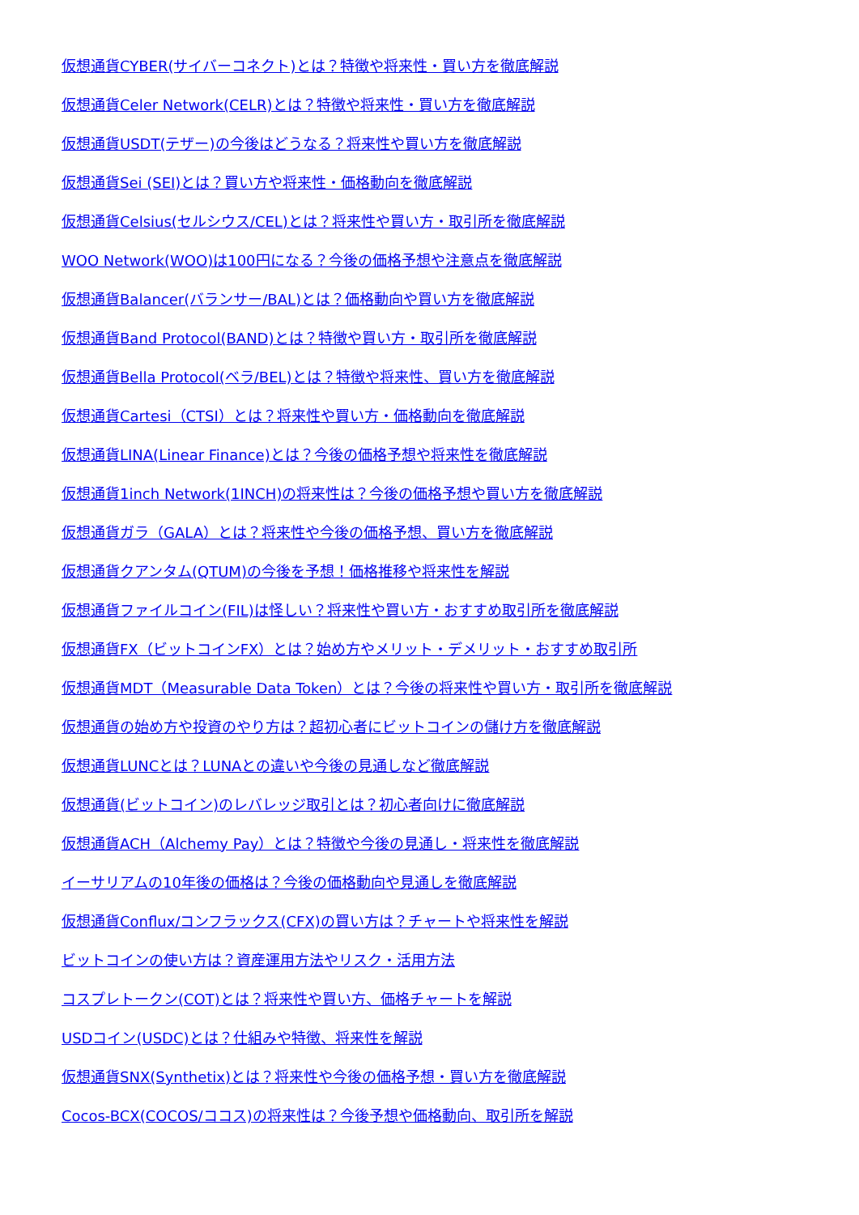仮想通貨CYBER(サイバーコネクト)とは？特徴や将来性・買い方を徹底解説
仮想通貨Celer Network(CELR)とは？特徴や将来性・買い方を徹底解説
仮想通貨USDT(テザー)の今後はどうなる？将来性や買い方を徹底解説
仮想通貨Sei (SEI)とは？買い方や将来性・価格動向を徹底解説
仮想通貨Celsius(セルシウス/CEL)とは？将来性や買い方・取引所を徹底解説
WOO Network(WOO)は100円になる？今後の価格予想や注意点を徹底解説
仮想通貨Balancer(バランサー/BAL)とは？価格動向や買い方を徹底解説
仮想通貨Band Protocol(BAND)とは？特徴や買い方・取引所を徹底解説
仮想通貨Bella Protocol(ベラ/BEL)とは？特徴や将来性、買い方を徹底解説
仮想通貨Cartesi（CTSI）とは？将来性や買い方・価格動向を徹底解説
仮想通貨LINA(Linear Finance)とは？今後の価格予想や将来性を徹底解説
仮想通貨1inch Network(1INCH)の将来性は？今後の価格予想や買い方を徹底解説
仮想通貨ガラ（GALA）とは？将来性や今後の価格予想、買い方を徹底解説
仮想通貨クアンタム(QTUM)の今後を予想！価格推移や将来性を解説
仮想通貨ファイルコイン(FIL)は怪しい？将来性や買い方・おすすめ取引所を徹底解説
仮想通貨FX（ビットコインFX）とは？始め方やメリット・デメリット・おすすめ取引所
仮想通貨MDT（Measurable Data Token）とは？今後の将来性や買い方・取引所を徹底解説
仮想通貨の始め方や投資のやり方は？超初心者にビットコインの儲け方を徹底解説
仮想通貨LUNCとは？LUNAとの違いや今後の見通しなど徹底解説
仮想通貨(ビットコイン)のレバレッジ取引とは？初心者向けに徹底解説
仮想通貨ACH（Alchemy Pay）とは？特徴や今後の見通し・将来性を徹底解説
イーサリアムの10年後の価格は？今後の価格動向や見通しを徹底解説
仮想通貨Conflux/コンフラックス(CFX)の買い方は？チャートや将来性を解説
ビットコインの使い方は？資産運用方法やリスク・活用方法
コスプレトークン(COT)とは？将来性や買い方、価格チャートを解説
USDコイン(USDC)とは？仕組みや特徴、将来性を解説
仮想通貨SNX(Synthetix)とは？将来性や今後の価格予想・買い方を徹底解説
Cocos-BCX(COCOS/ココス)の将来性は？今後予想や価格動向、取引所を解説